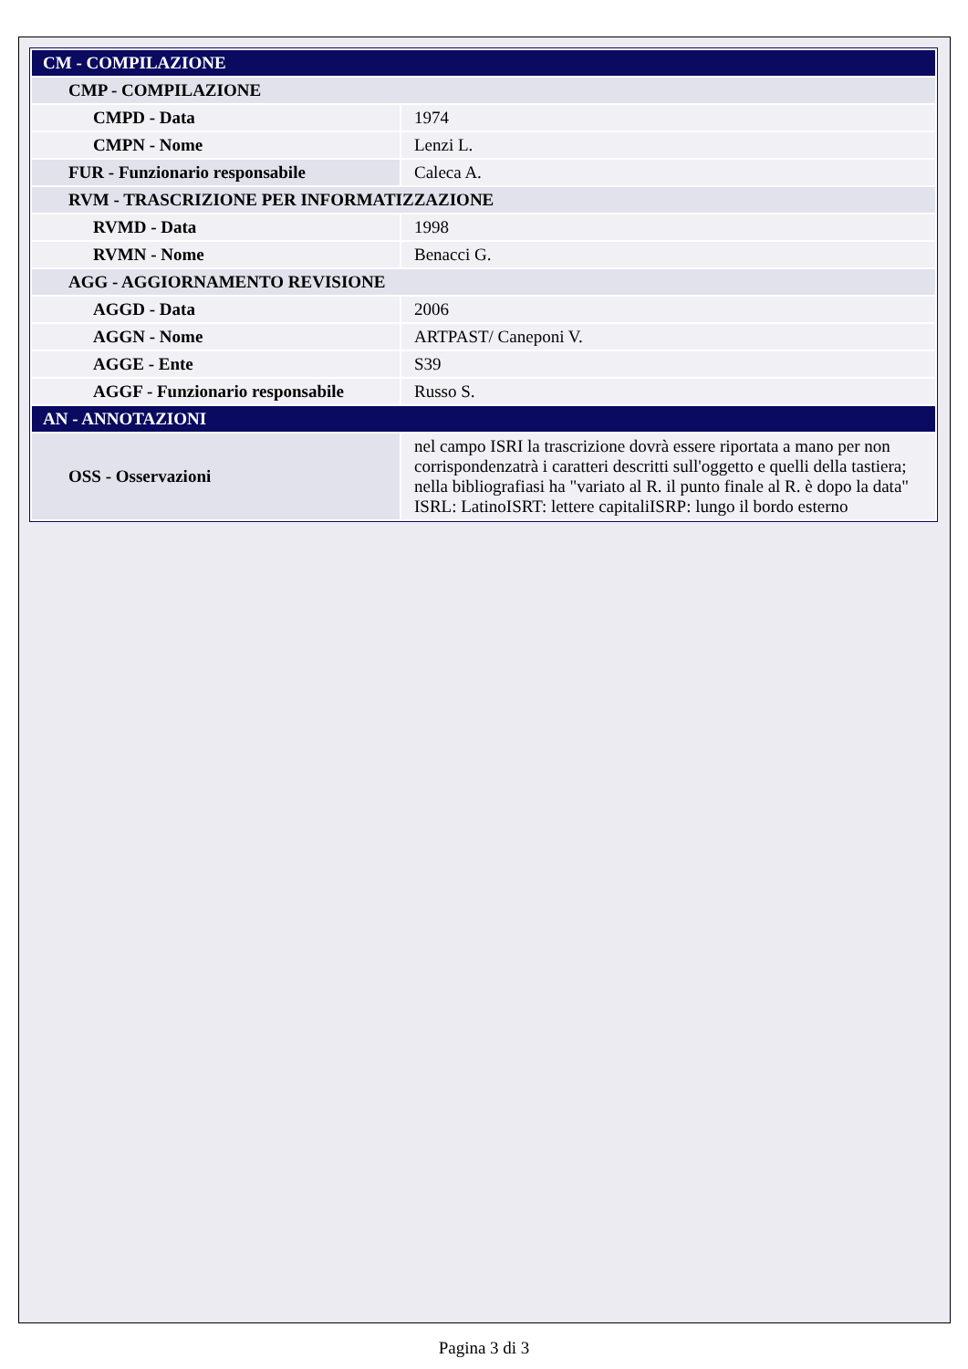| CM - COMPILAZIONE | |
| CMP - COMPILAZIONE | |
| CMPD - Data | 1974 |
| CMPN - Nome | Lenzi L. |
| FUR - Funzionario responsabile | Caleca A. |
| RVM - TRASCRIZIONE PER INFORMATIZZAZIONE | |
| RVMD - Data | 1998 |
| RVMN - Nome | Benacci G. |
| AGG - AGGIORNAMENTO REVISIONE | |
| AGGD - Data | 2006 |
| AGGN - Nome | ARTPAST/ Caneponi V. |
| AGGE - Ente | S39 |
| AGGF - Funzionario responsabile | Russo S. |
| AN - ANNOTAZIONI | |
| OSS - Osservazioni | nel campo ISRI la trascrizione dovrà essere riportata a mano per non corrispondenzatrà i caratteri descritti sull'oggetto e quelli della tastiera; nella bibliografiasi ha "variato al R. il punto finale al R. è dopo la data" ISRL: LatinoISRT: lettere capitaliISRP: lungo il bordo esterno |
Pagina 3 di 3